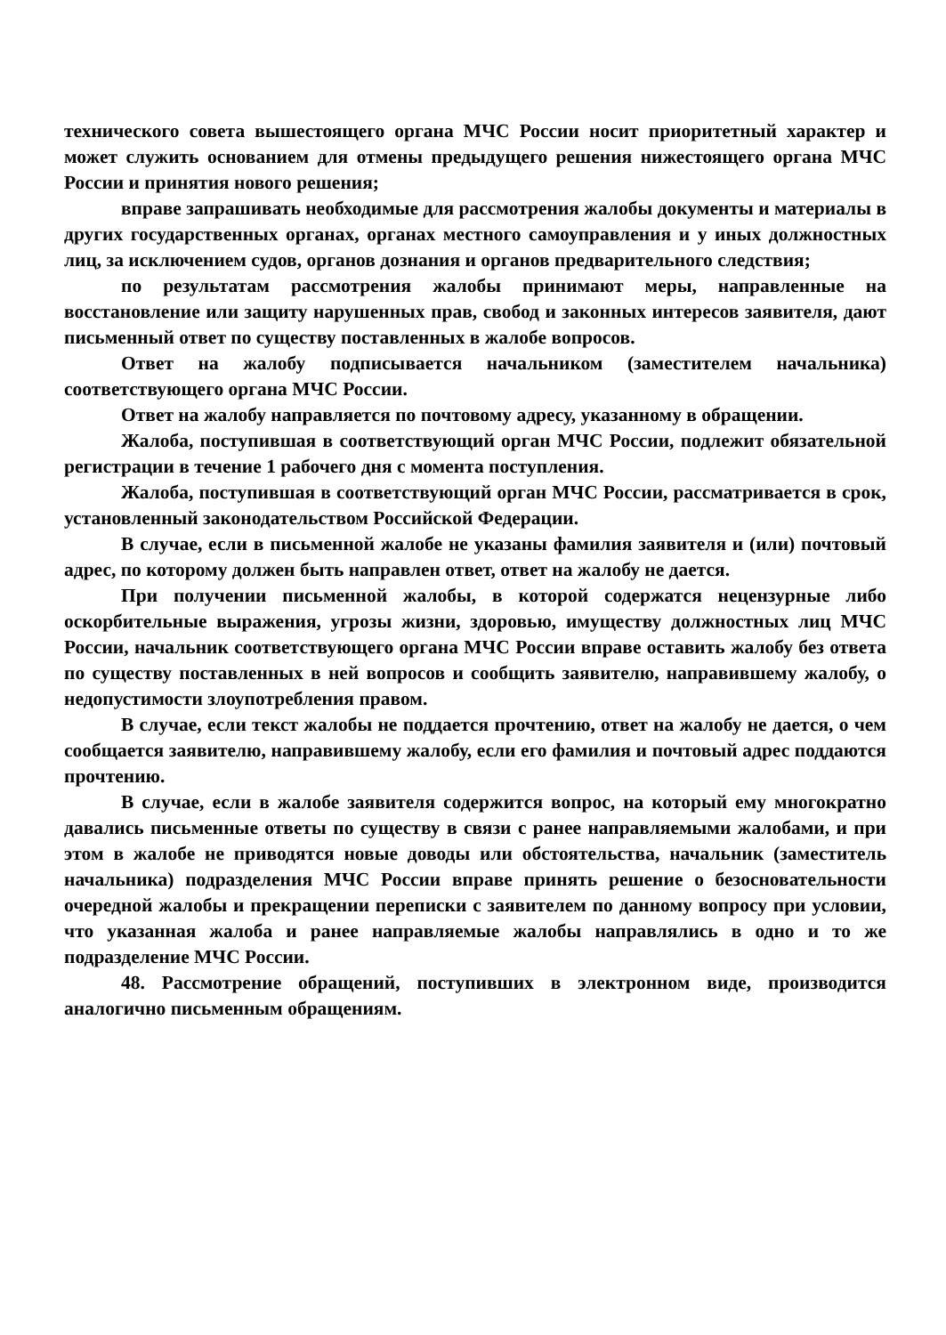технического совета вышестоящего органа МЧС России носит приоритетный характер и может служить основанием для отмены предыдущего решения нижестоящего органа МЧС России и принятия нового решения;
вправе запрашивать необходимые для рассмотрения жалобы документы и материалы в других государственных органах, органах местного самоуправления и у иных должностных лиц, за исключением судов, органов дознания и органов предварительного следствия;
по результатам рассмотрения жалобы принимают меры, направленные на восстановление или защиту нарушенных прав, свобод и законных интересов заявителя, дают письменный ответ по существу поставленных в жалобе вопросов.
Ответ на жалобу подписывается начальником (заместителем начальника) соответствующего органа МЧС России.
Ответ на жалобу направляется по почтовому адресу, указанному в обращении.
Жалоба, поступившая в соответствующий орган МЧС России, подлежит обязательной регистрации в течение 1 рабочего дня с момента поступления.
Жалоба, поступившая в соответствующий орган МЧС России, рассматривается в срок, установленный законодательством Российской Федерации.
В случае, если в письменной жалобе не указаны фамилия заявителя и (или) почтовый адрес, по которому должен быть направлен ответ, ответ на жалобу не дается.
При получении письменной жалобы, в которой содержатся нецензурные либо оскорбительные выражения, угрозы жизни, здоровью, имуществу должностных лиц МЧС России, начальник соответствующего органа МЧС России вправе оставить жалобу без ответа по существу поставленных в ней вопросов и сообщить заявителю, направившему жалобу, о недопустимости злоупотребления правом.
В случае, если текст жалобы не поддается прочтению, ответ на жалобу не дается, о чем сообщается заявителю, направившему жалобу, если его фамилия и почтовый адрес поддаются прочтению.
В случае, если в жалобе заявителя содержится вопрос, на который ему многократно давались письменные ответы по существу в связи с ранее направляемыми жалобами, и при этом в жалобе не приводятся новые доводы или обстоятельства, начальник (заместитель начальника) подразделения МЧС России вправе принять решение о безосновательности очередной жалобы и прекращении переписки с заявителем по данному вопросу при условии, что указанная жалоба и ранее направляемые жалобы направлялись в одно и то же подразделение МЧС России.
48. Рассмотрение обращений, поступивших в электронном виде, производится аналогично письменным обращениям.